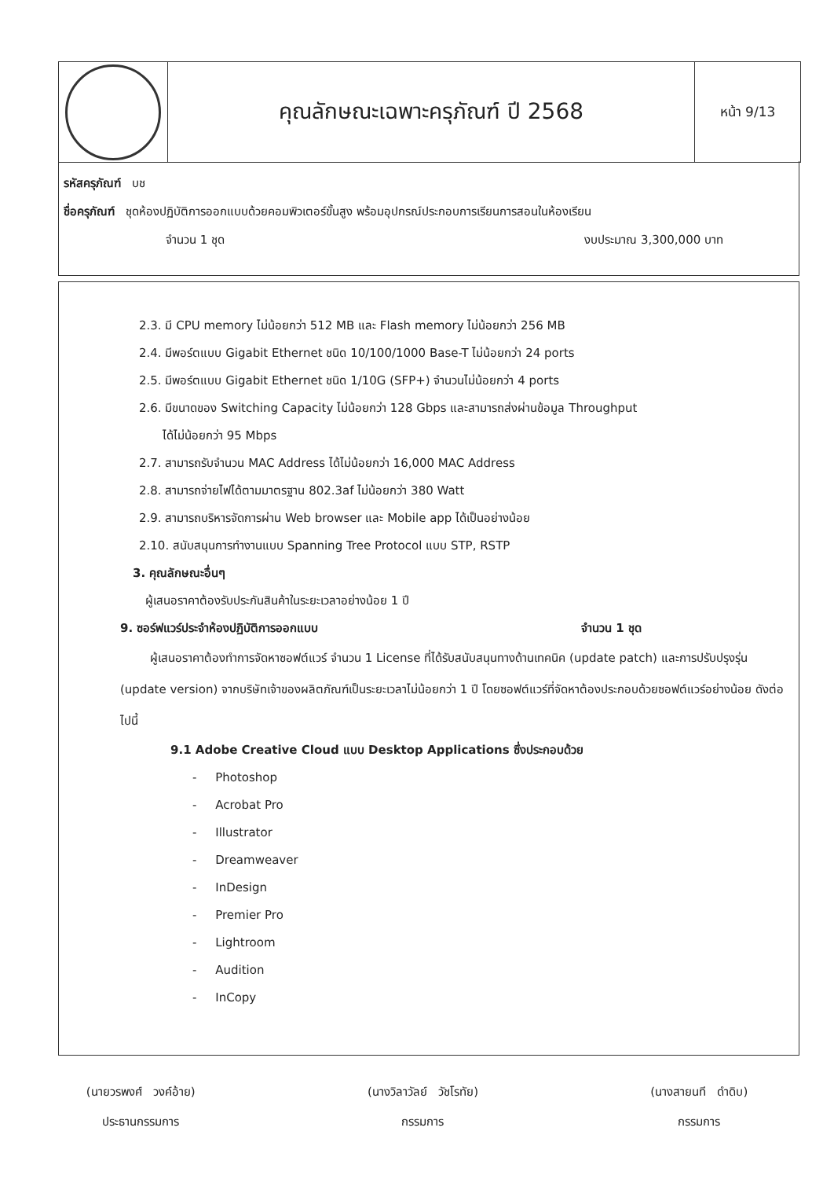| | คุณลักษณะเฉพาะครุภัณฑ์ ปี 2568 | หน้า 9/13 |
รหัสครุภัณฑ์ บช
ชื่อครุภัณฑ์ ชุดห้องปฏิบัติการออกแบบด้วยคอมพิวเตอร์ขั้นสูง พร้อมอุปกรณ์ประกอบการเรียนการสอนในห้องเรียน
จำนวน 1 ชุด งบประมาณ 3,300,000 บาท
2.3. มี CPU memory ไม่น้อยกว่า 512 MB และ Flash memory ไม่น้อยกว่า 256 MB
2.4. มีพอร์ตแบบ Gigabit Ethernet ชนิด 10/100/1000 Base-T ไม่น้อยกว่า 24 ports
2.5. มีพอร์ตแบบ Gigabit Ethernet ชนิด 1/10G (SFP+) จำนวนไม่น้อยกว่า 4 ports
2.6. มีขนาดของ Switching Capacity ไม่น้อยกว่า 128 Gbps และสามารถส่งผ่านข้อมูล Throughput
ได้ไม่น้อยกว่า 95 Mbps
2.7. สามารถรับจำนวน MAC Address ได้ไม่น้อยกว่า 16,000 MAC Address
2.8. สามารถจ่ายไฟได้ตามมาตรฐาน 802.3af ไม่น้อยกว่า 380 Watt
2.9. สามารถบริหารจัดการผ่าน Web browser และ Mobile app ได้เป็นอย่างน้อย
2.10. สนับสนุนการทำงานแบบ Spanning Tree Protocol แบบ STP, RSTP
3. คุณลักษณะอื่นๆ
ผู้เสนอราคาต้องรับประกันสินค้าในระยะเวลาอย่างน้อย 1 ปี
9. ซอร์ฟแวร์ประจำห้องปฏิบัติการออกแบบ จำนวน 1 ชุด
ผู้เสนอราคาต้องทำการจัดหาซอฟต์แวร์ จำนวน 1 License ที่ได้รับสนับสนุนทางด้านเทคนิค (update patch) และการปรับปรุงรุ่น (update version) จากบริษัทเจ้าของผลิตภัณฑ์เป็นระยะเวลาไม่น้อยกว่า 1 ปี โดยซอฟต์แวร์ที่จัดหาต้องประกอบด้วยซอฟต์แวร์อย่างน้อย ดังต่อไปนี้
9.1 Adobe Creative Cloud แบบ Desktop Applications ซึ่งประกอบด้วย
- Photoshop
- Acrobat Pro
- Illustrator
- Dreamweaver
- InDesign
- Premier Pro
- Lightroom
- Audition
- InCopy
(นายวรพงศ์ วงค์อ้าย)
ประธานกรรมการ
(นางวิลาวัลย์ วัชโรทัย)
กรรมการ
(นางสายนที ดำดิบ)
กรรมการ